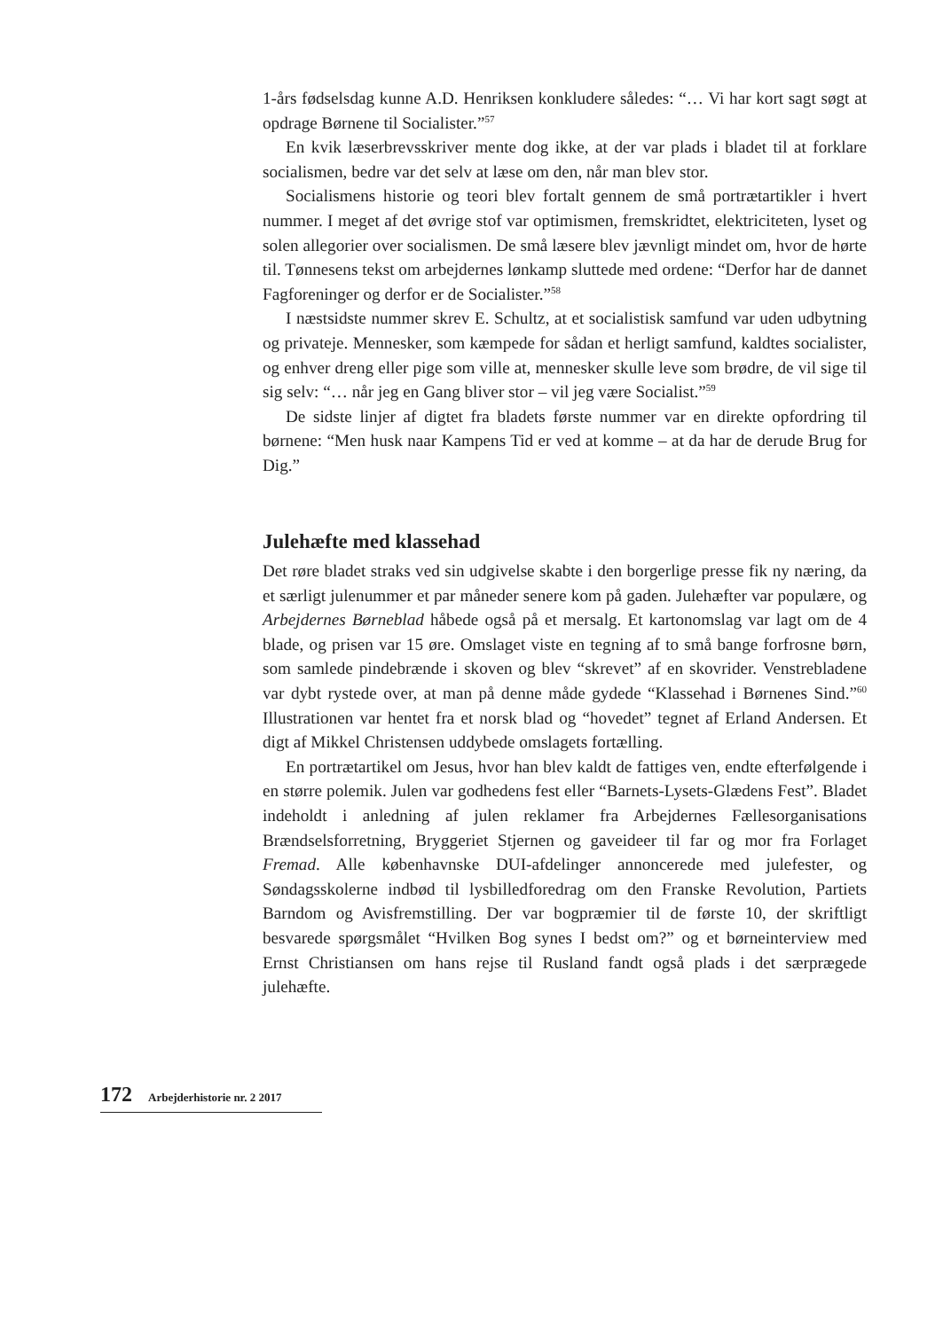1-års fødselsdag kunne A.D. Henriksen konkludere således: “… Vi har kort sagt søgt at opdrage Børnene til Socialister.”<sup>57</sup>
En kvik læserbrevsskriver mente dog ikke, at der var plads i bladet til at forklare socialismen, bedre var det selv at læse om den, når man blev stor.
Socialismens historie og teori blev fortalt gennem de små portrætartikler i hvert nummer. I meget af det øvrige stof var optimismen, fremskridtet, elektriciteten, lyset og solen allegorier over socialismen. De små læsere blev jævnligt mindet om, hvor de hørte til. Tønnesens tekst om arbejdernes lønkamp sluttede med ordene: “Derfor har de dannet Fagforeninger og derfor er de Socialister.”<sup>58</sup>
I næstsidste nummer skrev E. Schultz, at et socialistisk samfund var uden udbytning og privateje. Mennesker, som kæmpede for sådan et herligt samfund, kaldtes socialister, og enhver dreng eller pige som ville at, mennesker skulle leve som brødre, de vil sige til sig selv: “… når jeg en Gang bliver stor – vil jeg være Socialist.”<sup>59</sup>
De sidste linjer af digtet fra bladets første nummer var en direkte opfordring til børnene: “Men husk naar Kampens Tid er ved at komme – at da har de derude Brug for Dig.”
Julehæfte med klassehad
Det røre bladet straks ved sin udgivelse skabte i den borgerlige presse fik ny næring, da et særligt julenummer et par måneder senere kom på gaden. Julehæfter var populære, og Arbejdernes Børneblad håbede også på et mersalg. Et kartonomslag var lagt om de 4 blade, og prisen var 15 øre. Omslaget viste en tegning af to små bange forfrosne børn, som samlede pindebrænde i skoven og blev “skrevet” af en skovrider. Venstrebladene var dybt rystede over, at man på denne måde gydede “Klassehad i Børnenes Sind.”<sup>60</sup> Illustrationen var hentet fra et norsk blad og “hovedet” tegnet af Erland Andersen. Et digt af Mikkel Christensen uddybede omslagets fortælling.
En portrætartikel om Jesus, hvor han blev kaldt de fattiges ven, endte efterfølgende i en større polemik. Julen var godhedens fest eller “Barnets-Lysets-Glædens Fest”. Bladet indeholdt i anledning af julen reklamer fra Arbejdernes Fællesorganisations Brændselsforretning, Bryggeriet Stjernen og gaveideer til far og mor fra Forlaget Fremad. Alle københavnske DUI-afdelinger annoncerede med julefester, og Søndagsskolerne indbød til lysbilledforedrag om den Franske Revolution, Partiets Barndom og Avisfremstilling. Der var bogpræmier til de første 10, der skriftligt besvarede spørgsmålet “Hvilken Bog synes I bedst om?” og et børneinterview med Ernst Christiansen om hans rejse til Rusland fandt også plads i det særprægede julehæfte.
172 Arbejderhistorie nr. 2 2017